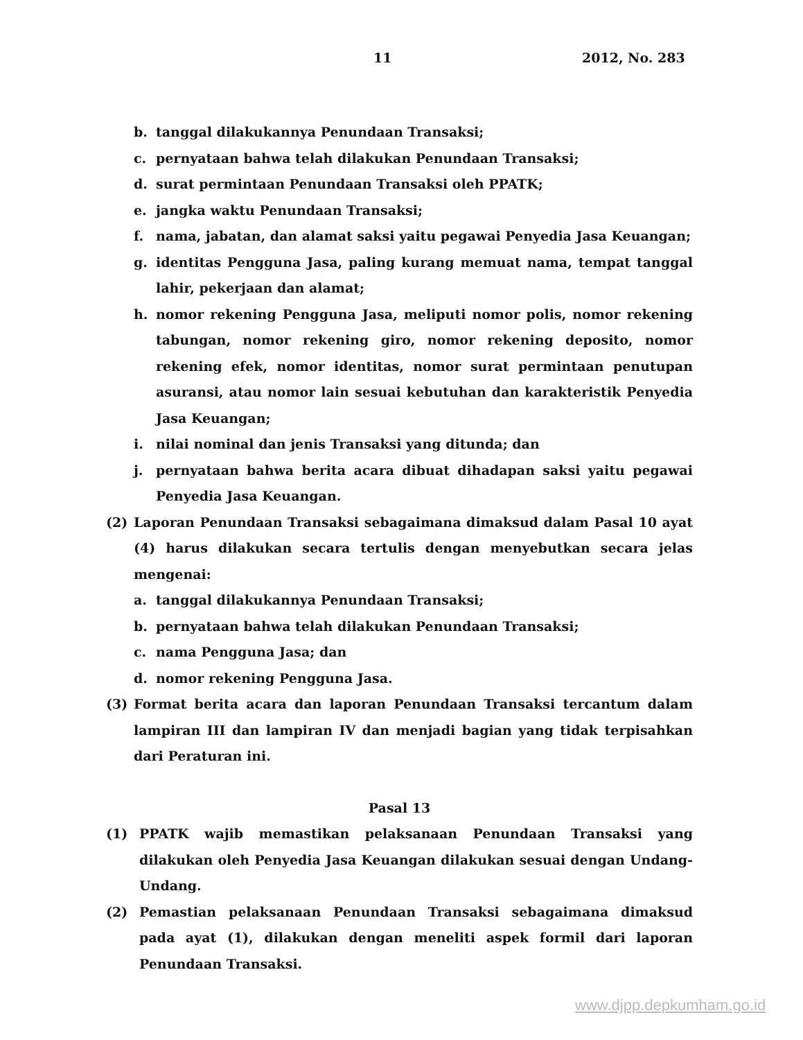11 2012, No. 283
b. tanggal dilakukannya Penundaan Transaksi;
c. pernyataan bahwa telah dilakukan Penundaan Transaksi;
d. surat permintaan Penundaan Transaksi oleh PPATK;
e. jangka waktu Penundaan Transaksi;
f. nama, jabatan, dan alamat saksi yaitu pegawai Penyedia Jasa Keuangan;
g. identitas Pengguna Jasa, paling kurang memuat nama, tempat tanggal lahir, pekerjaan dan alamat;
h. nomor rekening Pengguna Jasa, meliputi nomor polis, nomor rekening tabungan, nomor rekening giro, nomor rekening deposito, nomor rekening efek, nomor identitas, nomor surat permintaan penutupan asuransi, atau nomor lain sesuai kebutuhan dan karakteristik Penyedia Jasa Keuangan;
i. nilai nominal dan jenis Transaksi yang ditunda; dan
j. pernyataan bahwa berita acara dibuat dihadapan saksi yaitu pegawai Penyedia Jasa Keuangan.
(2) Laporan Penundaan Transaksi sebagaimana dimaksud dalam Pasal 10 ayat (4) harus dilakukan secara tertulis dengan menyebutkan secara jelas mengenai:
a. tanggal dilakukannya Penundaan Transaksi;
b. pernyataan bahwa telah dilakukan Penundaan Transaksi;
c. nama Pengguna Jasa; dan
d. nomor rekening Pengguna Jasa.
(3) Format berita acara dan laporan Penundaan Transaksi tercantum dalam lampiran III dan lampiran IV dan menjadi bagian yang tidak terpisahkan dari Peraturan ini.
Pasal 13
(1) PPATK wajib memastikan pelaksanaan Penundaan Transaksi yang dilakukan oleh Penyedia Jasa Keuangan dilakukan sesuai dengan Undang-Undang.
(2) Pemastian pelaksanaan Penundaan Transaksi sebagaimana dimaksud pada ayat (1), dilakukan dengan meneliti aspek formil dari laporan Penundaan Transaksi.
www.djpp.depkumham.go.id